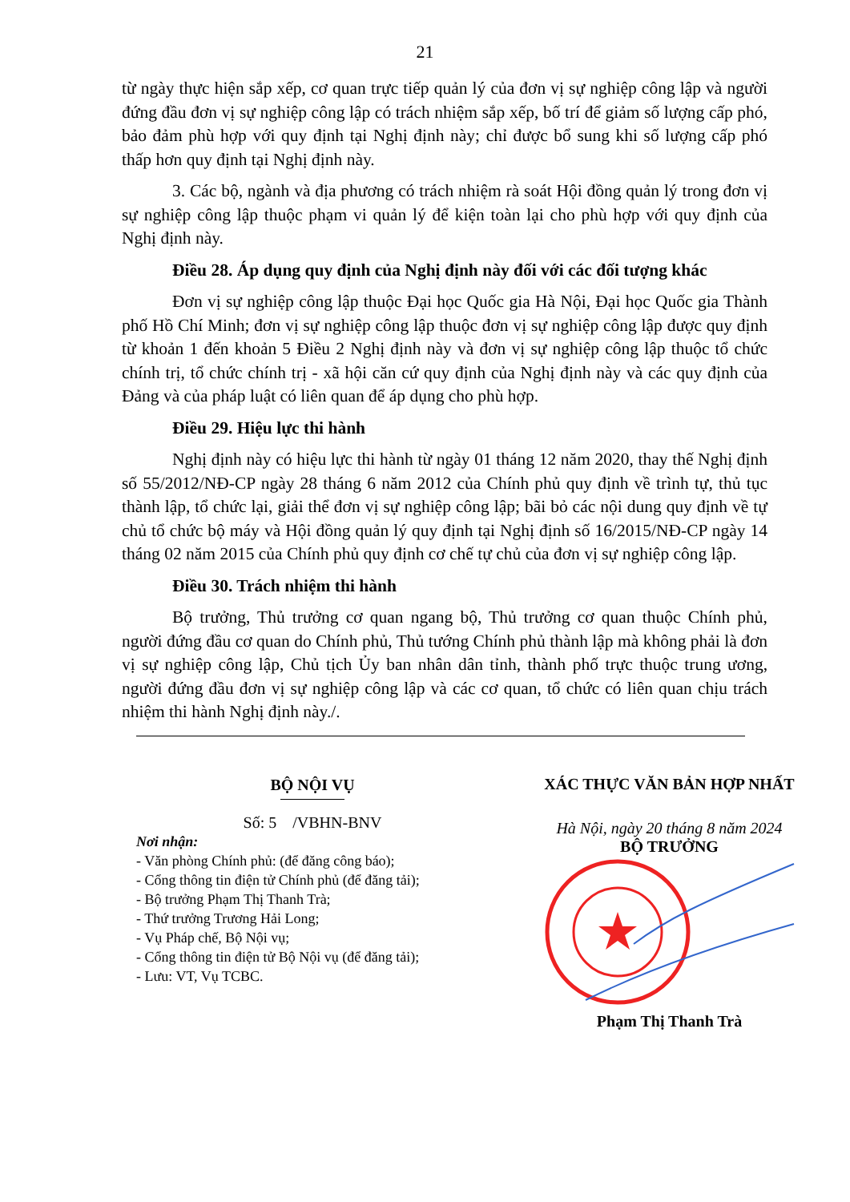21
từ ngày thực hiện sắp xếp, cơ quan trực tiếp quản lý của đơn vị sự nghiệp công lập và người đứng đầu đơn vị sự nghiệp công lập có trách nhiệm sắp xếp, bố trí để giảm số lượng cấp phó, bảo đảm phù hợp với quy định tại Nghị định này; chỉ được bổ sung khi số lượng cấp phó thấp hơn quy định tại Nghị định này.
3. Các bộ, ngành và địa phương có trách nhiệm rà soát Hội đồng quản lý trong đơn vị sự nghiệp công lập thuộc phạm vi quản lý để kiện toàn lại cho phù hợp với quy định của Nghị định này.
Điều 28. Áp dụng quy định của Nghị định này đối với các đối tượng khác
Đơn vị sự nghiệp công lập thuộc Đại học Quốc gia Hà Nội, Đại học Quốc gia Thành phố Hồ Chí Minh; đơn vị sự nghiệp công lập thuộc đơn vị sự nghiệp công lập được quy định từ khoản 1 đến khoản 5 Điều 2 Nghị định này và đơn vị sự nghiệp công lập thuộc tổ chức chính trị, tổ chức chính trị - xã hội căn cứ quy định của Nghị định này và các quy định của Đảng và của pháp luật có liên quan để áp dụng cho phù hợp.
Điều 29. Hiệu lực thi hành
Nghị định này có hiệu lực thi hành từ ngày 01 tháng 12 năm 2020, thay thế Nghị định số 55/2012/NĐ-CP ngày 28 tháng 6 năm 2012 của Chính phủ quy định về trình tự, thủ tục thành lập, tổ chức lại, giải thể đơn vị sự nghiệp công lập; bãi bỏ các nội dung quy định về tự chủ tổ chức bộ máy và Hội đồng quản lý quy định tại Nghị định số 16/2015/NĐ-CP ngày 14 tháng 02 năm 2015 của Chính phủ quy định cơ chế tự chủ của đơn vị sự nghiệp công lập.
Điều 30. Trách nhiệm thi hành
Bộ trưởng, Thủ trưởng cơ quan ngang bộ, Thủ trưởng cơ quan thuộc Chính phủ, người đứng đầu cơ quan do Chính phủ, Thủ tướng Chính phủ thành lập mà không phải là đơn vị sự nghiệp công lập, Chủ tịch Ủy ban nhân dân tỉnh, thành phố trực thuộc trung ương, người đứng đầu đơn vị sự nghiệp công lập và các cơ quan, tổ chức có liên quan chịu trách nhiệm thi hành Nghị định này./.
BỘ NỘI VỤ
Số: 5 /VBHN-BNV
Nơi nhận:
- Văn phòng Chính phủ: (để đăng công báo);
- Cổng thông tin điện tử Chính phủ (để đăng tải);
- Bộ trưởng Phạm Thị Thanh Trà;
- Thứ trưởng Trương Hải Long;
- Vụ Pháp chế, Bộ Nội vụ;
- Cổng thông tin điện tử Bộ Nội vụ (để đăng tải);
- Lưu: VT, Vụ TCBC.
XÁC THỰC VĂN BẢN HỢP NHẤT
Hà Nội, ngày 20 tháng 8 năm 2024
BỘ TRƯỞNG
Phạm Thị Thanh Trà